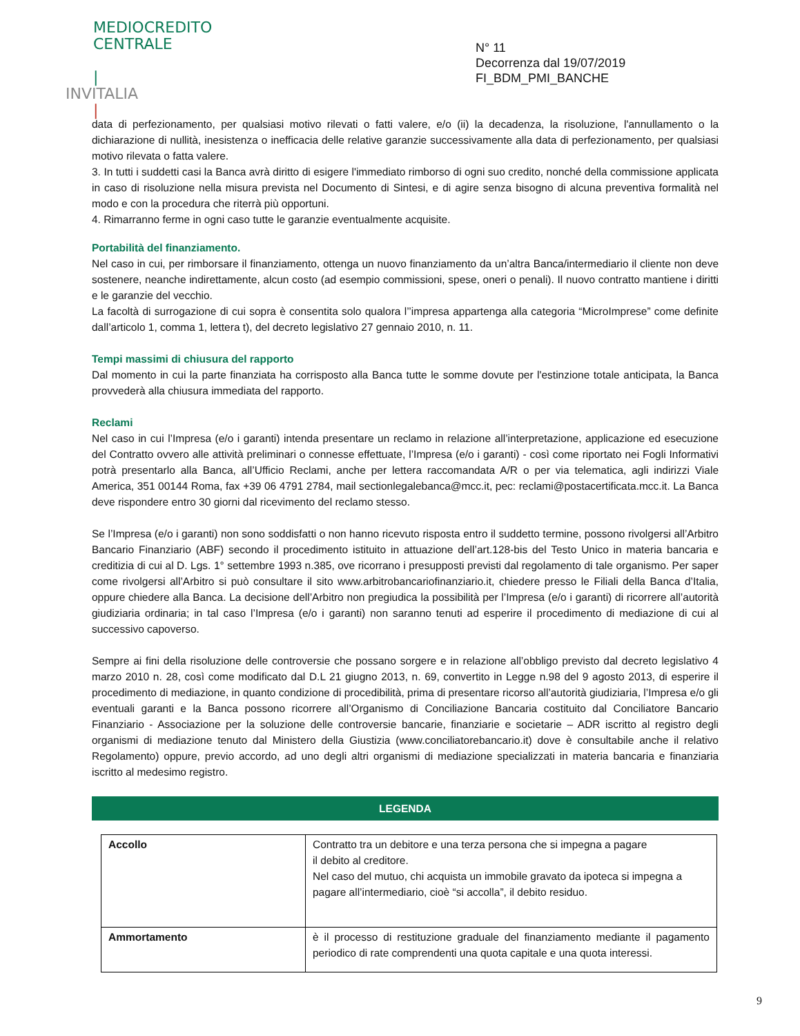MEDIOCREDITO
CENTRALE
|
INVITALIA
|
N° 11
Decorrenza dal 19/07/2019
FI_BDM_PMI_BANCHE
data di perfezionamento, per qualsiasi motivo rilevati o fatti valere, e/o (ii) la decadenza, la risoluzione, l'annullamento o la dichiarazione di nullità, inesistenza o inefficacia delle relative garanzie successivamente alla data di perfezionamento, per qualsiasi motivo rilevata o fatta valere.
3. In tutti i suddetti casi la Banca avrà diritto di esigere l'immediato rimborso di ogni suo credito, nonché della commissione applicata in caso di risoluzione nella misura prevista nel Documento di Sintesi, e di agire senza bisogno di alcuna preventiva formalità nel modo e con la procedura che riterrà più opportuni.
4. Rimarranno ferme in ogni caso tutte le garanzie eventualmente acquisite.
Portabilità del finanziamento.
Nel caso in cui, per rimborsare il finanziamento, ottenga un nuovo finanziamento da un’altra Banca/intermediario il cliente non deve sostenere, neanche indirettamente, alcun costo (ad esempio commissioni, spese, oneri o penali). Il nuovo contratto mantiene i diritti e le garanzie del vecchio.
La facoltà di surrogazione di cui sopra è consentita solo qualora l’’impresa appartenga alla categoria “MicroImprese” come definite dall’articolo 1, comma 1, lettera t), del decreto legislativo 27 gennaio 2010, n. 11.
Tempi massimi di chiusura del rapporto
Dal momento in cui la parte finanziata ha corrisposto alla Banca tutte le somme dovute per l'estinzione totale anticipata, la Banca provvederà alla chiusura immediata del rapporto.
Reclami
Nel caso in cui l’Impresa (e/o i garanti) intenda presentare un reclamo in relazione all’interpretazione, applicazione ed esecuzione del Contratto ovvero alle attività preliminari o connesse effettuate, l’Impresa (e/o i garanti) - così come riportato nei Fogli Informativi potrà presentarlo alla Banca, all’Ufficio Reclami, anche per lettera raccomandata A/R o per via telematica, agli indirizzi Viale America, 351 00144 Roma, fax +39 06 4791 2784, mail sectionlegalebanca@mcc.it, pec: reclami@postacertificata.mcc.it. La Banca deve rispondere entro 30 giorni dal ricevimento del reclamo stesso.
Se l’Impresa (e/o i garanti) non sono soddisfatti o non hanno ricevuto risposta entro il suddetto termine, possono rivolgersi all’Arbitro Bancario Finanziario (ABF) secondo il procedimento istituito in attuazione dell’art.128-bis del Testo Unico in materia bancaria e creditizia di cui al D. Lgs. 1° settembre 1993 n.385, ove ricorrano i presupposti previsti dal regolamento di tale organismo. Per saper come rivolgersi all’Arbitro si può consultare il sito www.arbitrobancariofinanziario.it, chiedere presso le Filiali della Banca d’Italia, oppure chiedere alla Banca. La decisione dell’Arbitro non pregiudica la possibilità per l’Impresa (e/o i garanti) di ricorrere all’autorità giudiziaria ordinaria; in tal caso l’Impresa (e/o i garanti) non saranno tenuti ad esperire il procedimento di mediazione di cui al successivo capoverso.
Sempre ai fini della risoluzione delle controversie che possano sorgere e in relazione all’obbligo previsto dal decreto legislativo 4 marzo 2010 n. 28, così come modificato dal D.L 21 giugno 2013, n. 69, convertito in Legge n.98 del 9 agosto 2013, di esperire il procedimento di mediazione, in quanto condizione di procedibilità, prima di presentare ricorso all’autorità giudiziaria, l’Impresa e/o gli eventuali garanti e la Banca possono ricorrere all’Organismo di Conciliazione Bancaria costituito dal Conciliatore Bancario Finanziario - Associazione per la soluzione delle controversie bancarie, finanziarie e societarie – ADR iscritto al registro degli organismi di mediazione tenuto dal Ministero della Giustizia (www.conciliatorebancario.it) dove è consultabile anche il relativo Regolamento) oppure, previo accordo, ad uno degli altri organismi di mediazione specializzati in materia bancaria e finanziaria iscritto al medesimo registro.
LEGENDA
| Accollo | Contratto tra un debitore e una terza persona che si impegna a pagare il debito al creditore. Nel caso del mutuo, chi acquista un immobile gravato da ipoteca si impegna a pagare all’intermediario, cioè “si accolla”, il debito residuo. |
| Ammortamento | è il processo di restituzione graduale del finanziamento mediante il pagamento periodico di rate comprendenti una quota capitale e una quota interessi. |
9